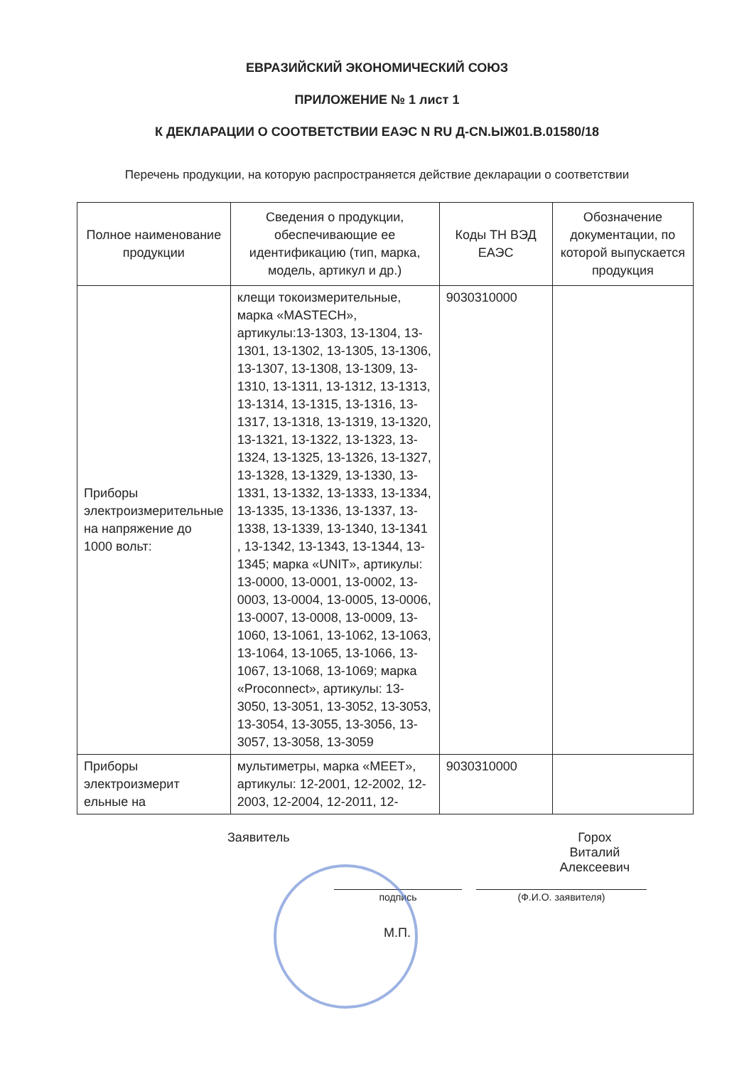ЕВРАЗИЙСКИЙ ЭКОНОМИЧЕСКИЙ СОЮЗ
ПРИЛОЖЕНИЕ № 1 лист 1
К ДЕКЛАРАЦИИ О СООТВЕТСТВИИ ЕАЭС N RU Д-CN.ЫЖ01.В.01580/18
Перечень продукции, на которую распространяется действие декларации о соответствии
| Полное наименование продукции | Сведения о продукции, обеспечивающие ее идентификацию (тип, марка, модель, артикул и др.) | Коды ТН ВЭД ЕАЭС | Обозначение документации, по которой выпускается продукция |
| --- | --- | --- | --- |
| Приборы электроизмерительные на напряжение до 1000 вольт: | клещи токоизмерительные, марка «MASTECH», артикулы:13-1303, 13-1304, 13-1301, 13-1302, 13-1305, 13-1306, 13-1307, 13-1308, 13-1309, 13-1310, 13-1311, 13-1312, 13-1313, 13-1314, 13-1315, 13-1316, 13-1317, 13-1318, 13-1319, 13-1320, 13-1321, 13-1322, 13-1323, 13-1324, 13-1325, 13-1326, 13-1327, 13-1328, 13-1329, 13-1330, 13-1331, 13-1332, 13-1333, 13-1334, 13-1335, 13-1336, 13-1337, 13-1338, 13-1339, 13-1340, 13-1341 , 13-1342, 13-1343, 13-1344, 13-1345; марка «UNIT», артикулы: 13-0000, 13-0001, 13-0002, 13-0003, 13-0004, 13-0005, 13-0006, 13-0007, 13-0008, 13-0009, 13-1060, 13-1061, 13-1062, 13-1063, 13-1064, 13-1065, 13-1066, 13-1067, 13-1068, 13-1069; марка «Proconnect», артикулы: 13-3050, 13-3051, 13-3052, 13-3053, 13-3054, 13-3055, 13-3056, 13-3057, 13-3058, 13-3059 | 9030310000 | |
| Приборы электроизмерит ельные на | мультиметры, марка «MEET», артикулы: 12-2001, 12-2002, 12-2003, 12-2004, 12-2011, 12- | 9030310000 | |
Заявитель Горох Виталий
Алексеевич
подпись (Ф.И.О. заявителя)
М.П.